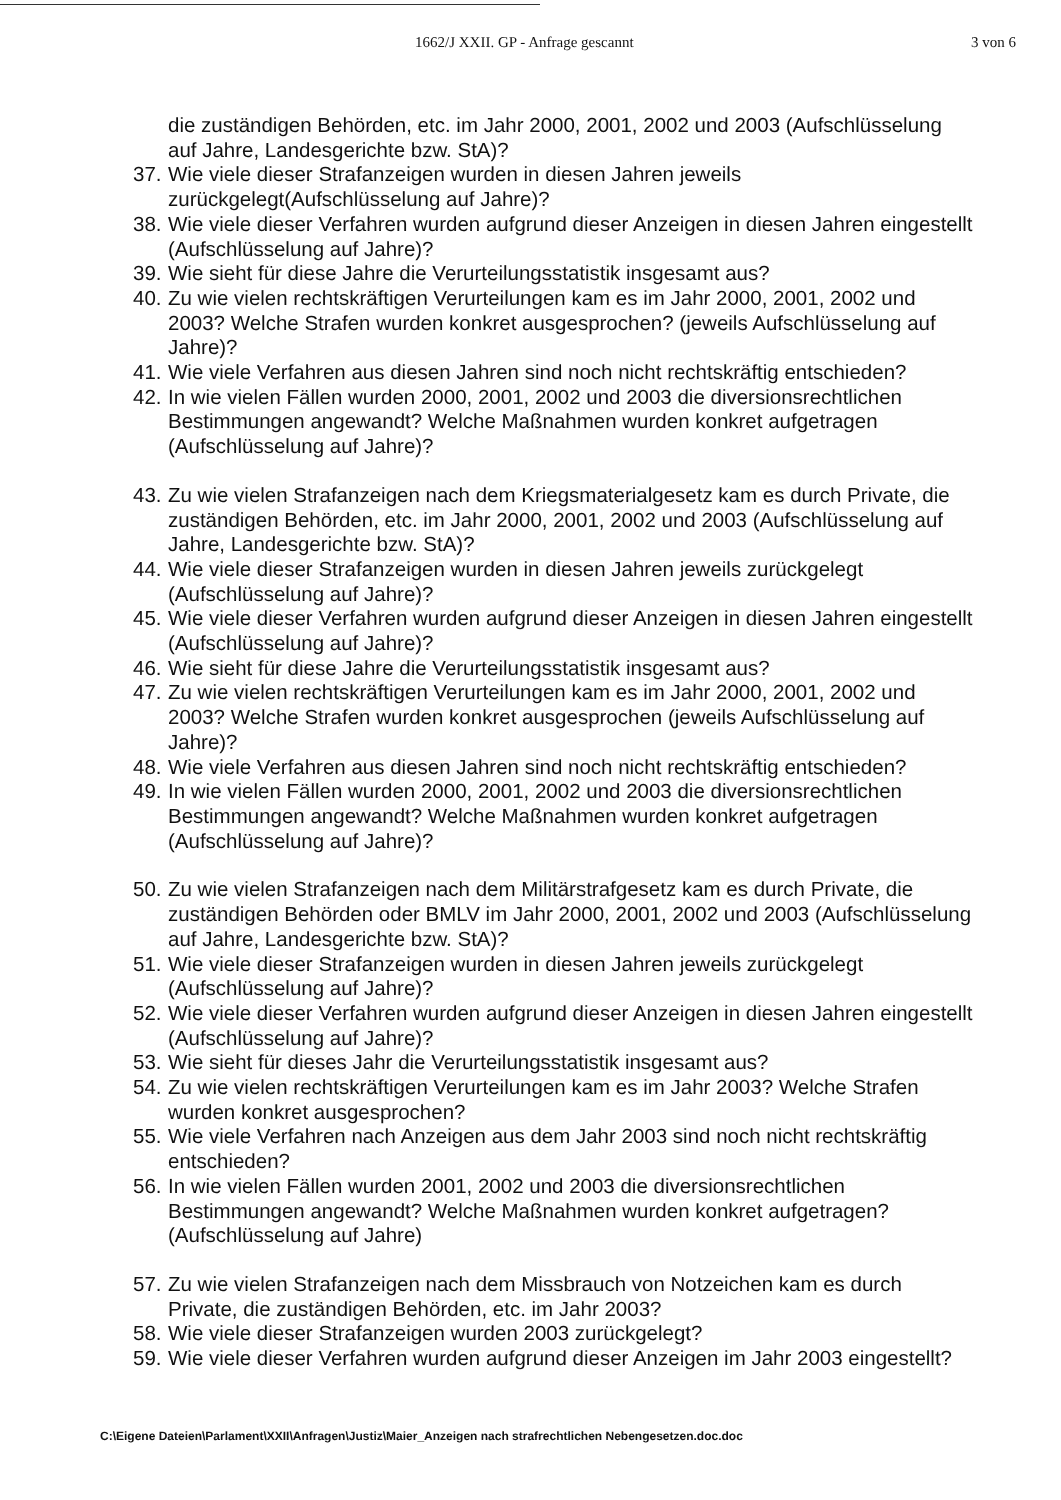1662/J XXII. GP - Anfrage gescannt 3 von 6
die zuständigen Behörden, etc. im Jahr 2000, 2001, 2002 und 2003 (Aufschlüsselung auf Jahre, Landesgerichte bzw. StA)?
37. Wie viele dieser Strafanzeigen wurden in diesen Jahren jeweils zurückgelegt(Aufschlüsselung auf Jahre)?
38. Wie viele dieser Verfahren wurden aufgrund dieser Anzeigen in diesen Jahren eingestellt (Aufschlüsselung auf Jahre)?
39. Wie sieht für diese Jahre die Verurteilungsstatistik insgesamt aus?
40. Zu wie vielen rechtskräftigen Verurteilungen kam es im Jahr 2000, 2001, 2002 und 2003? Welche Strafen wurden konkret ausgesprochen? (jeweils Aufschlüsselung auf Jahre)?
41. Wie viele Verfahren aus diesen Jahren sind noch nicht rechtskräftig entschieden?
42. In wie vielen Fällen wurden 2000, 2001, 2002 und 2003 die diversionsrechtlichen Bestimmungen angewandt? Welche Maßnahmen wurden konkret aufgetragen (Aufschlüsselung auf Jahre)?
43. Zu wie vielen Strafanzeigen nach dem Kriegsmaterialgesetz kam es durch Private, die zuständigen Behörden, etc. im Jahr 2000, 2001, 2002 und 2003 (Aufschlüsselung auf Jahre, Landesgerichte bzw. StA)?
44. Wie viele dieser Strafanzeigen wurden in diesen Jahren jeweils zurückgelegt (Aufschlüsselung auf Jahre)?
45. Wie viele dieser Verfahren wurden aufgrund dieser Anzeigen in diesen Jahren eingestellt (Aufschlüsselung auf Jahre)?
46. Wie sieht für diese Jahre die Verurteilungsstatistik insgesamt aus?
47. Zu wie vielen rechtskräftigen Verurteilungen kam es im Jahr 2000, 2001, 2002 und 2003? Welche Strafen wurden konkret ausgesprochen (jeweils Aufschlüsselung auf Jahre)?
48. Wie viele Verfahren aus diesen Jahren sind noch nicht rechtskräftig entschieden?
49. In wie vielen Fällen wurden 2000, 2001, 2002 und 2003 die diversionsrechtlichen Bestimmungen angewandt? Welche Maßnahmen wurden konkret aufgetragen (Aufschlüsselung auf Jahre)?
50. Zu wie vielen Strafanzeigen nach dem Militärstrafgesetz kam es durch Private, die zuständigen Behörden oder BMLV im Jahr 2000, 2001, 2002 und 2003 (Aufschlüsselung auf Jahre, Landesgerichte bzw. StA)?
51. Wie viele dieser Strafanzeigen wurden in diesen Jahren jeweils zurückgelegt (Aufschlüsselung auf Jahre)?
52. Wie viele dieser Verfahren wurden aufgrund dieser Anzeigen in diesen Jahren eingestellt (Aufschlüsselung auf Jahre)?
53. Wie sieht für dieses Jahr die Verurteilungsstatistik insgesamt aus?
54. Zu wie vielen rechtskräftigen Verurteilungen kam es im Jahr 2003? Welche Strafen wurden konkret ausgesprochen?
55. Wie viele Verfahren nach Anzeigen aus dem Jahr 2003 sind noch nicht rechtskräftig entschieden?
56. In wie vielen Fällen wurden 2001, 2002 und 2003 die diversionsrechtlichen Bestimmungen angewandt? Welche Maßnahmen wurden konkret aufgetragen? (Aufschlüsselung auf Jahre)
57. Zu wie vielen Strafanzeigen nach dem Missbrauch von Notzeichen kam es durch Private, die zuständigen Behörden, etc. im Jahr 2003?
58. Wie viele dieser Strafanzeigen wurden 2003 zurückgelegt?
59. Wie viele dieser Verfahren wurden aufgrund dieser Anzeigen im Jahr 2003 eingestellt?
C:\Eigene Dateien\Parlament\XXII\Anfragen\Justiz\Maier_Anzeigen nach strafrechtlichen Nebengesetzen.doc.doc